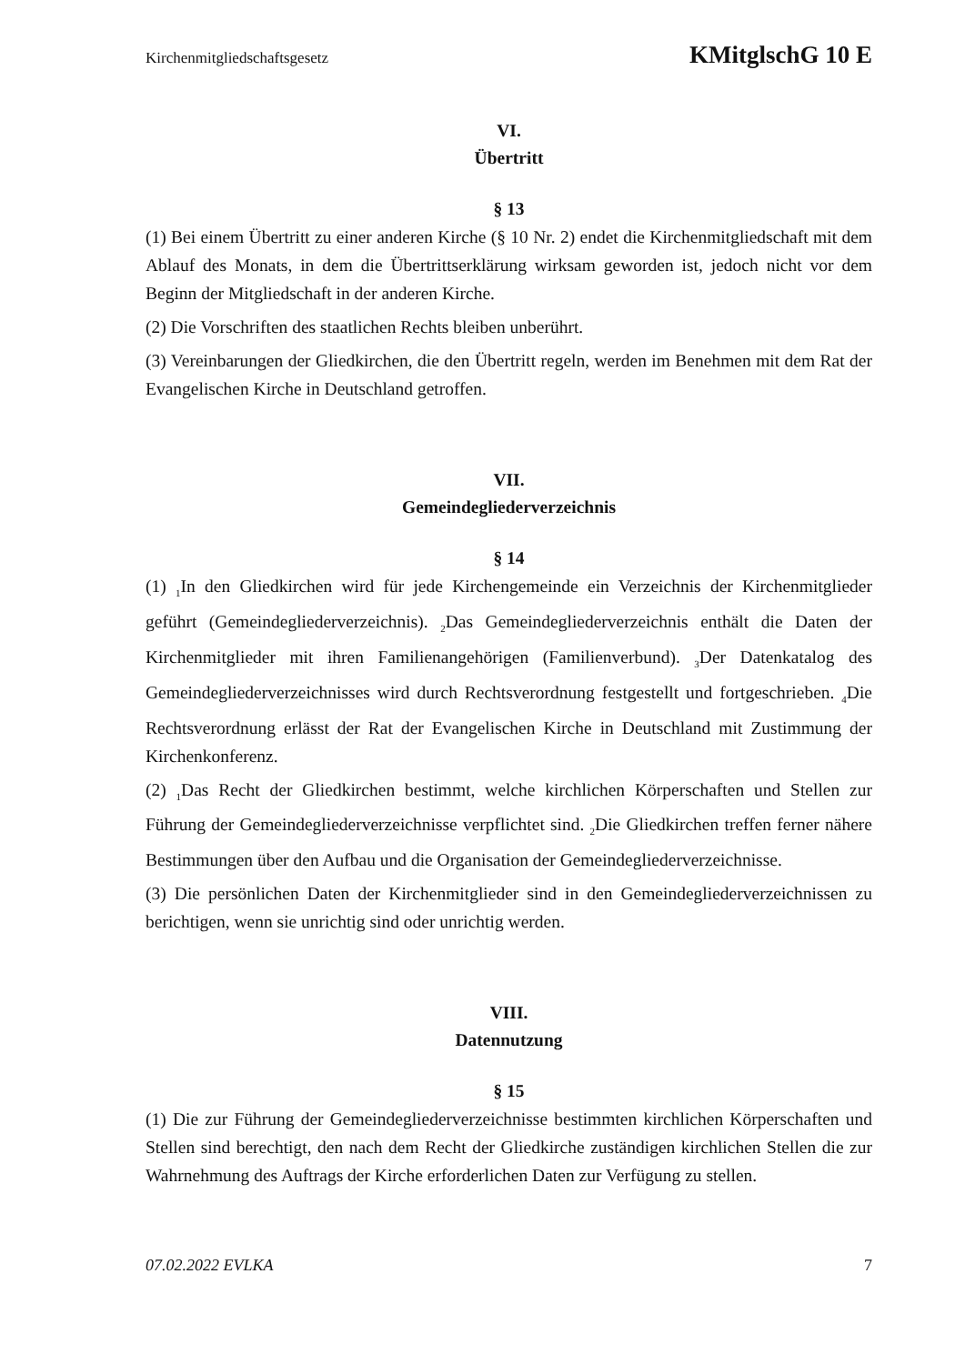Kirchenmitgliedschaftsgesetz KMitglschG 10 E
VI.
Übertritt
§ 13
(1) Bei einem Übertritt zu einer anderen Kirche (§ 10 Nr. 2) endet die Kirchenmitgliedschaft mit dem Ablauf des Monats, in dem die Übertrittserklärung wirksam geworden ist, jedoch nicht vor dem Beginn der Mitgliedschaft in der anderen Kirche.
(2) Die Vorschriften des staatlichen Rechts bleiben unberührt.
(3) Vereinbarungen der Gliedkirchen, die den Übertritt regeln, werden im Benehmen mit dem Rat der Evangelischen Kirche in Deutschland getroffen.
VII.
Gemeindegliederverzeichnis
§ 14
(1) <sub>1</sub>In den Gliedkirchen wird für jede Kirchengemeinde ein Verzeichnis der Kirchenmitglieder geführt (Gemeindegliederverzeichnis). <sub>2</sub>Das Gemeindegliederverzeichnis enthält die Daten der Kirchenmitglieder mit ihren Familienangehörigen (Familienverbund). <sub>3</sub>Der Datenkatalog des Gemeindegliederverzeichnisses wird durch Rechtsverordnung festgestellt und fortgeschrieben. <sub>4</sub>Die Rechtsverordnung erlässt der Rat der Evangelischen Kirche in Deutschland mit Zustimmung der Kirchenkonferenz.
(2) <sub>1</sub>Das Recht der Gliedkirchen bestimmt, welche kirchlichen Körperschaften und Stellen zur Führung der Gemeindegliederverzeichnisse verpflichtet sind. <sub>2</sub>Die Gliedkirchen treffen ferner nähere Bestimmungen über den Aufbau und die Organisation der Gemeindegliederverzeichnisse.
(3) Die persönlichen Daten der Kirchenmitglieder sind in den Gemeindegliederverzeichnissen zu berichtigen, wenn sie unrichtig sind oder unrichtig werden.
VIII.
Datennutzung
§ 15
(1) Die zur Führung der Gemeindegliederverzeichnisse bestimmten kirchlichen Körperschaften und Stellen sind berechtigt, den nach dem Recht der Gliedkirche zuständigen kirchlichen Stellen die zur Wahrnehmung des Auftrags der Kirche erforderlichen Daten zur Verfügung zu stellen.
07.02.2022 EVLKA 7